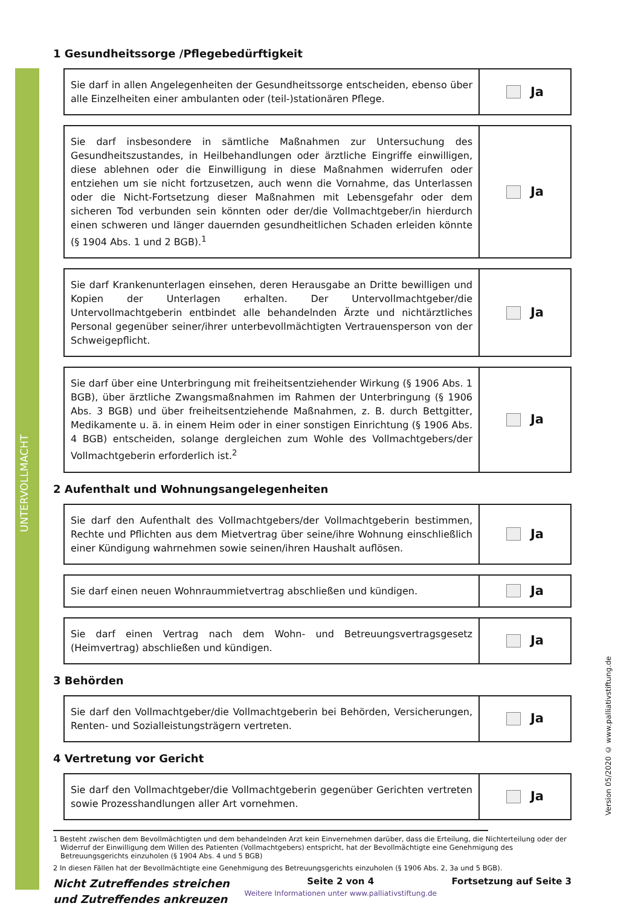UNTERVOLLMACHT
Version 05/2020 © www.palliativstiftung.de
1 Gesundheitssorge /Pflegebedürftigkeit
Sie darf in allen Angelegenheiten der Gesundheitssorge entscheiden, ebenso über alle Einzelheiten einer ambulanten oder (teil-)stationären Pflege.
Ja
Sie darf insbesondere in sämtliche Maßnahmen zur Untersuchung des Gesundheitszustandes, in Heilbehandlungen oder ärztliche Eingriffe einwilligen, diese ablehnen oder die Einwilligung in diese Maßnahmen widerrufen oder entziehen um sie nicht fortzusetzen, auch wenn die Vornahme, das Unterlassen oder die Nicht-Fortsetzung dieser Maßnahmen mit Lebensgefahr oder dem sicheren Tod verbunden sein könnten oder der/die Vollmachtgeber/in hierdurch einen schweren und länger dauernden gesundheitlichen Schaden erleiden könnte (§ 1904 Abs. 1 und 2 BGB).<sup>1</sup>
Ja
Sie darf Krankenunterlagen einsehen, deren Herausgabe an Dritte bewilligen und Kopien der Unterlagen erhalten. Der Untervollmachtgeber/die Untervollmachtgeberin entbindet alle behandelnden Ärzte und nichtärztliches Personal gegenüber seiner/ihrer unterbevollmächtigten Vertrauensperson von der Schweigepflicht.
Ja
Sie darf über eine Unterbringung mit freiheitsentziehender Wirkung (§ 1906 Abs. 1 BGB), über ärztliche Zwangsmaßnahmen im Rahmen der Unterbringung (§ 1906 Abs. 3 BGB) und über freiheitsentziehende Maßnahmen, z. B. durch Bettgitter, Medikamente u. ä. in einem Heim oder in einer sonstigen Einrichtung (§ 1906 Abs. 4 BGB) entscheiden, solange dergleichen zum Wohle des Vollmachtgebers/der Vollmachtgeberin erforderlich ist.<sup>2</sup>
Ja
2 Aufenthalt und Wohnungsangelegenheiten
Sie darf den Aufenthalt des Vollmachtgebers/der Vollmachtgeberin bestimmen, Rechte und Pflichten aus dem Mietvertrag über seine/ihre Wohnung einschließlich einer Kündigung wahrnehmen sowie seinen/ihren Haushalt auflösen.
Ja
Sie darf einen neuen Wohnraummietvertrag abschließen und kündigen.
Ja
Sie darf einen Vertrag nach dem Wohn- und Betreuungsvertragsgesetz (Heimvertrag) abschließen und kündigen.
Ja
3 Behörden
Sie darf den Vollmachtgeber/die Vollmachtgeberin bei Behörden, Versicherungen, Renten- und Sozialleistungsträgern vertreten.
Ja
4 Vertretung vor Gericht
Sie darf den Vollmachtgeber/die Vollmachtgeberin gegenüber Gerichten vertreten sowie Prozesshandlungen aller Art vornehmen.
Ja
1 Besteht zwischen dem Bevollmächtigten und dem behandelnden Arzt kein Einvernehmen darüber, dass die Erteilung, die Nichterteilung oder der Widerruf der Einwilligung dem Willen des Patienten (Vollmachtgebers) entspricht, hat der Bevollmächtigte eine Genehmigung des Betreuungsgerichts einzuholen (§ 1904 Abs. 4 und 5 BGB)
2 In diesen Fällen hat der Bevollmächtigte eine Genehmigung des Betreuungsgerichts einzuholen (§ 1906 Abs. 2, 3a und 5 BGB).
Nicht Zutreffendes streichen
und Zutreffendes ankreuzen
Seite 2 von 4
Weitere Informationen unter www.palliativstiftung.de
Fortsetzung auf Seite 3